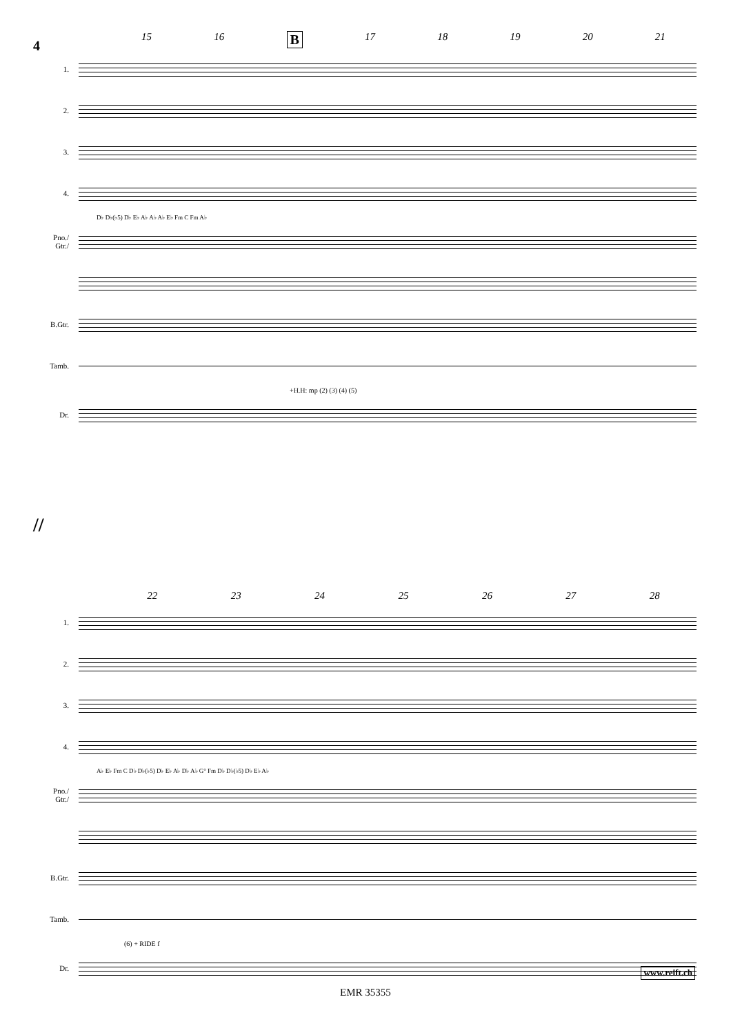4
15 16 B 17 18 19 20 21
1.
2.
3.
4.
D♭ D♭(♭5) D♭ E♭ A♭ A♭ A♭ E♭ Fm C Fm A♭
Pno./ Gtr./
B.Gtr.
Tamb.
+H.H: mp (2) (3) (4) (5)
Dr.
//
22 23 24 25 26 27 28
1.
2.
3.
4.
A♭ E♭ Fm C D♭ D♭(♭5) D♭ E♭ A♭ D♭ A♭ G° Fm D♭ D♭(♭5) D♭ E♭ A♭
Pno./ Gtr./
B.Gtr.
Tamb.
(6) + RIDE f
Dr.
www.reift.ch
EMR 35355